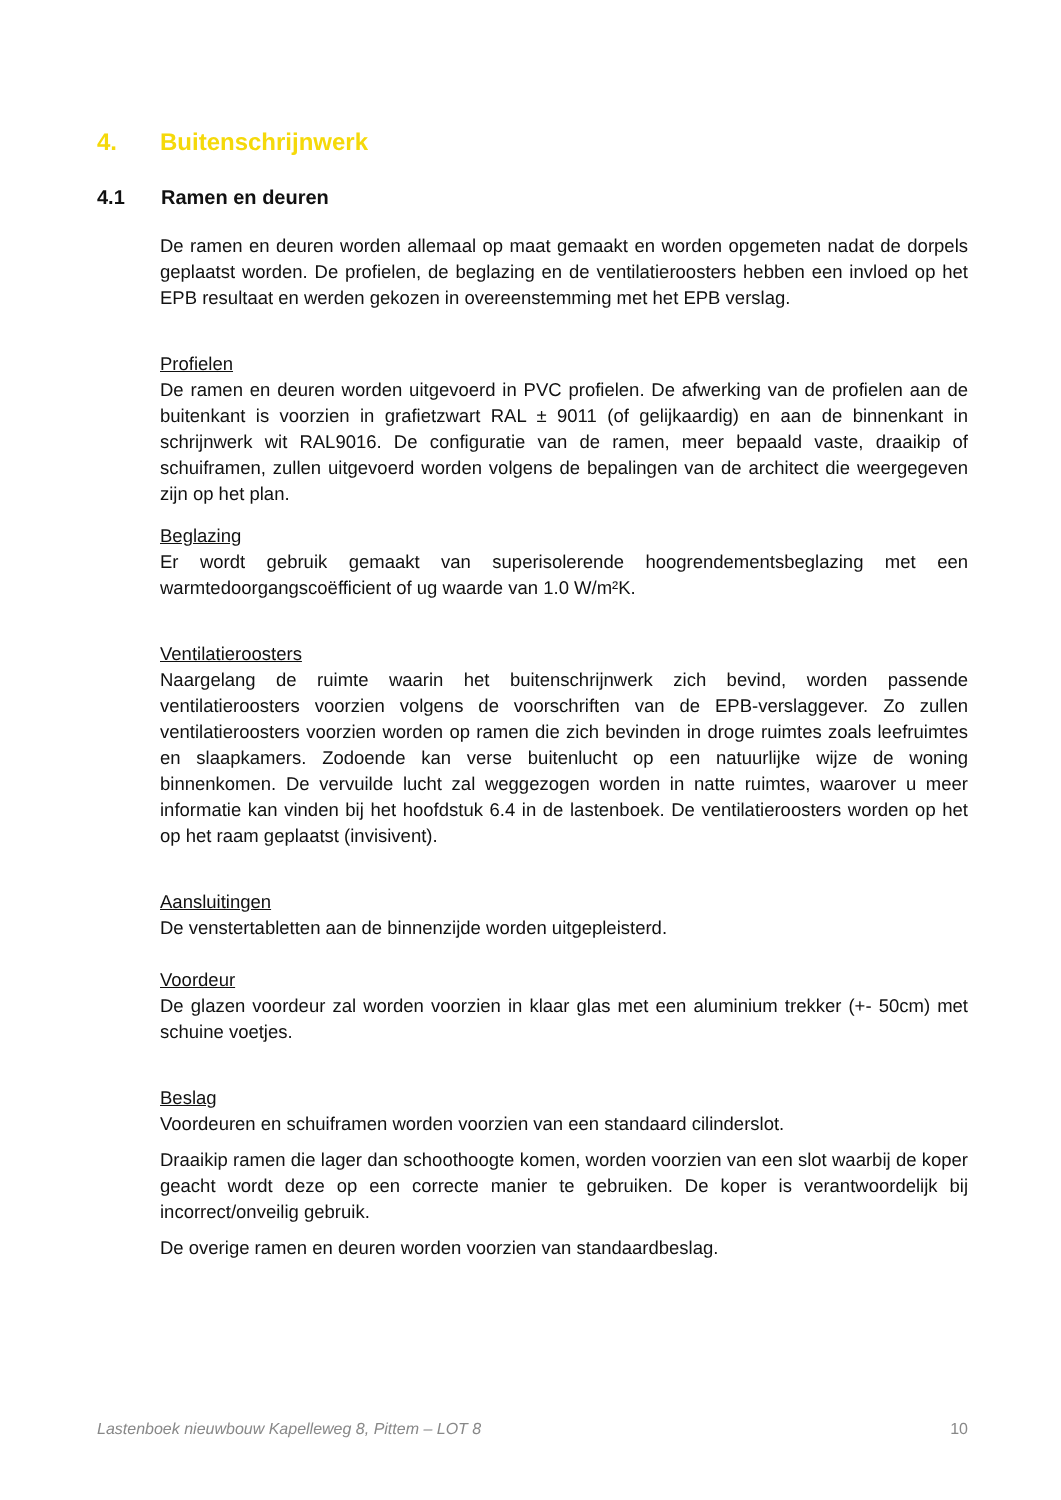4. Buitenschrijnwerk
4.1 Ramen en deuren
De ramen en deuren worden allemaal op maat gemaakt en worden opgemeten nadat de dorpels geplaatst worden. De profielen, de beglazing en de ventilatieroosters hebben een invloed op het EPB resultaat en werden gekozen in overeenstemming met het EPB verslag.
Profielen
De ramen en deuren worden uitgevoerd in PVC profielen. De afwerking van de profielen aan de buitenkant is voorzien in grafietzwart RAL ± 9011 (of gelijkaardig) en aan de binnenkant in schrijnwerk wit RAL9016. De configuratie van de ramen, meer bepaald vaste, draaikip of schuiframen, zullen uitgevoerd worden volgens de bepalingen van de architect die weergegeven zijn op het plan.
Beglazing
Er wordt gebruik gemaakt van superisolerende hoogrendementsbeglazing met een warmtedoorgangscoëfficient of ug waarde van 1.0 W/m²K.
Ventilatieroosters
Naargelang de ruimte waarin het buitenschrijnwerk zich bevind, worden passende ventilatieroosters voorzien volgens de voorschriften van de EPB-verslaggever. Zo zullen ventilatieroosters voorzien worden op ramen die zich bevinden in droge ruimtes zoals leefruimtes en slaapkamers. Zodoende kan verse buitenlucht op een natuurlijke wijze de woning binnenkomen. De vervuilde lucht zal weggezogen worden in natte ruimtes, waarover u meer informatie kan vinden bij het hoofdstuk 6.4 in de lastenboek. De ventilatieroosters worden op het op het raam geplaatst (invisivent).
Aansluitingen
De venstertabletten aan de binnenzijde worden uitgepleisterd.
Voordeur
De glazen voordeur zal worden voorzien in klaar glas met een aluminium trekker (+- 50cm) met schuine voetjes.
Beslag
Voordeuren en schuiframen worden voorzien van een standaard cilinderslot.
Draaikip ramen die lager dan schoothoogte komen, worden voorzien van een slot waarbij de koper geacht wordt deze op een correcte manier te gebruiken. De koper is verantwoordelijk bij incorrect/onveilig gebruik.
De overige ramen en deuren worden voorzien van standaardbeslag.
Lastenboek nieuwbouw Kapelleweg 8, Pittem – LOT 8 10